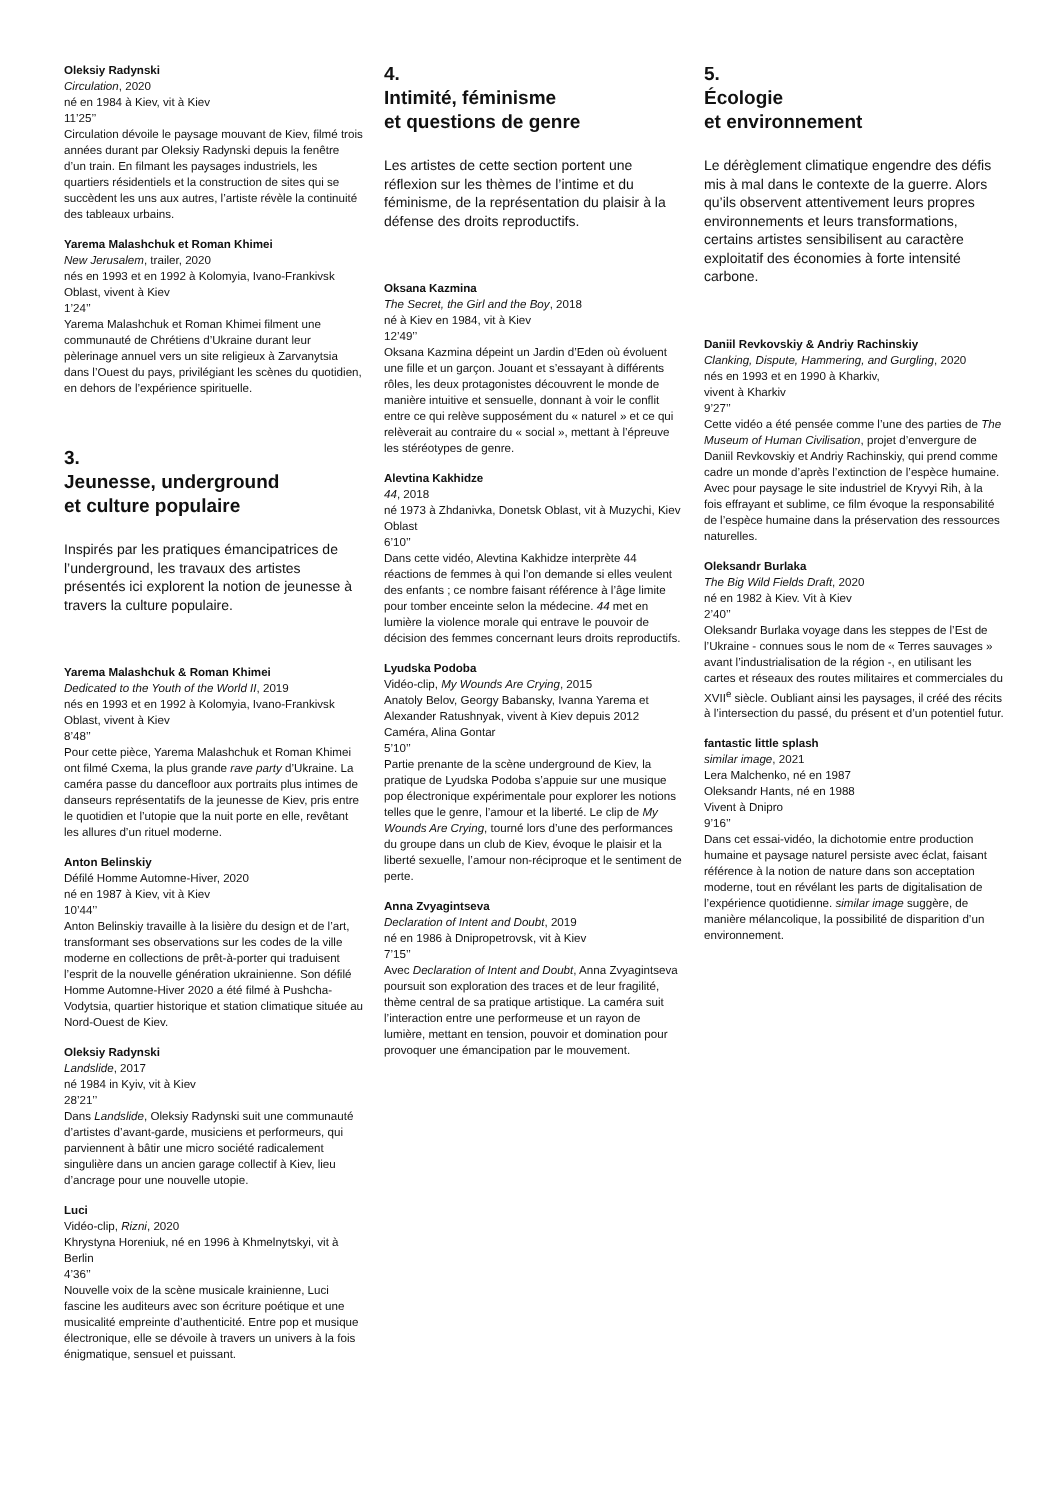Oleksiy Radynski
Circulation, 2020
né en 1984 à Kiev, vit à Kiev
11’25’’
Circulation dévoile le paysage mouvant de Kiev, filmé trois années durant par Oleksiy Radynski depuis la fenêtre d’un train. En filmant les paysages industriels, les quartiers résidentiels et la construction de sites qui se succèdent les uns aux autres, l’artiste révèle la continuité des tableaux urbains.
Yarema Malashchuk et Roman Khimei
New Jerusalem, trailer, 2020
nés en 1993 et en 1992 à Kolomyia, Ivano-Frankivsk Oblast, vivent à Kiev
1’24’’
Yarema Malashchuk et Roman Khimei filment une communauté de Chrétiens d’Ukraine durant leur pèlerinage annuel vers un site religieux à Zarvanytsia dans l’Ouest du pays, privilégiant les scènes du quotidien, en dehors de l’expérience spirituelle.
3.
Jeunesse, underground
et culture populaire
Inspirés par les pratiques émancipatrices de l’underground, les travaux des artistes présentés ici explorent la notion de jeunesse à travers la culture populaire.
Yarema Malashchuk & Roman Khimei
Dedicated to the Youth of the World II, 2019
nés en 1993 et en 1992 à Kolomyia, Ivano-Frankivsk Oblast, vivent à Kiev
8’48’’
Pour cette pièce, Yarema Malashchuk et Roman Khimei ont filmé Cxema, la plus grande rave party d’Ukraine. La caméra passe du dancefloor aux portraits plus intimes de danseurs représentatifs de la jeunesse de Kiev, pris entre le quotidien et l’utopie que la nuit porte en elle, revêtant les allures d’un rituel moderne.
Anton Belinskiy
Défilé Homme Automne-Hiver, 2020
né en 1987 à Kiev, vit à Kiev
10’44’’
Anton Belinskiy travaille à la lisière du design et de l’art, transformant ses observations sur les codes de la ville moderne en collections de prêt-à-porter qui traduisent l’esprit de la nouvelle génération ukrainienne. Son défilé Homme Automne-Hiver 2020 a été filmé à Pushcha-Vodytsia, quartier historique et station climatique située au Nord-Ouest de Kiev.
Oleksiy Radynski
Landslide, 2017
né 1984 in Kyiv, vit à Kiev
28’21’’
Dans Landslide, Oleksiy Radynski suit une communauté d’artistes d’avant-garde, musiciens et performeurs, qui parviennent à bâtir une micro société radicalement singulière dans un ancien garage collectif à Kiev, lieu d’ancrage pour une nouvelle utopie.
Luci
Vidéo-clip, Rizni, 2020
Khrystyna Horeniuk, né en 1996 à Khmelnytskyi, vit à Berlin
4’36’’
Nouvelle voix de la scène musicale krainienne, Luci fascine les auditeurs avec son écriture poétique et une musicalité empreinte d’authenticité. Entre pop et musique électronique, elle se dévoile à travers un univers à la fois énigmatique, sensuel et puissant.
4.
Intimité, féminisme
et questions de genre
Les artistes de cette section portent une réflexion sur les thèmes de l’intime et du féminisme, de la représentation du plaisir à la défense des droits reproductifs.
Oksana Kazmina
The Secret, the Girl and the Boy, 2018
né à Kiev en 1984, vit à Kiev
12’49’’
Oksana Kazmina dépeint un Jardin d’Eden où évoluent une fille et un garçon. Jouant et s’essayant à différents rôles, les deux protagonistes découvrent le monde de manière intuitive et sensuelle, donnant à voir le conflit entre ce qui relève supposément du « naturel » et ce qui relèverait au contraire du « social », mettant à l’épreuve les stéréotypes de genre.
Alevtina Kakhidze
44, 2018
né 1973 à Zhdanivka, Donetsk Oblast, vit à Muzychi, Kiev Oblast
6’10’’
Dans cette vidéo, Alevtina Kakhidze interprète 44 réactions de femmes à qui l’on demande si elles veulent des enfants ; ce nombre faisant référence à l’âge limite pour tomber enceinte selon la médecine. 44 met en lumière la violence morale qui entrave le pouvoir de décision des femmes concernant leurs droits reproductifs.
Lyudska Podoba
Vidéo-clip, My Wounds Are Crying, 2015
Anatoly Belov, Georgy Babansky, Ivanna Yarema et Alexander Ratushnyak, vivent à Kiev depuis 2012
Caméra, Alina Gontar
5’10’’
Partie prenante de la scène underground de Kiev, la pratique de Lyudska Podoba s’appuie sur une musique pop électronique expérimentale pour explorer les notions telles que le genre, l’amour et la liberté. Le clip de My Wounds Are Crying, tourné lors d’une des performances du groupe dans un club de Kiev, évoque le plaisir et la liberté sexuelle, l’amour non-réciproque et le sentiment de perte.
Anna Zvyagintseva
Declaration of Intent and Doubt, 2019
né en 1986 à Dnipropetrovsk, vit à Kiev
7’15’’
Avec Declaration of Intent and Doubt, Anna Zvyagintseva poursuit son exploration des traces et de leur fragilité, thème central de sa pratique artistique. La caméra suit l’interaction entre une performeuse et un rayon de lumière, mettant en tension, pouvoir et domination pour provoquer une émancipation par le mouvement.
5.
Écologie
et environnement
Le dérèglement climatique engendre des défis mis à mal dans le contexte de la guerre. Alors qu’ils observent attentivement leurs propres environnements et leurs transformations, certains artistes sensibilisent au caractère exploitatif des économies à forte intensité carbone.
Daniil Revkovskiy & Andriy Rachinskiy
Clanking, Dispute, Hammering, and Gurgling, 2020
nés en 1993 et en 1990 à Kharkiv,
vivent à Kharkiv
9’27’’
Cette vidéo a été pensée comme l’une des parties de The Museum of Human Civilisation, projet d’envergure de Daniil Revkovskiy et Andriy Rachinskiy, qui prend comme cadre un monde d’après l’extinction de l’espèce humaine. Avec pour paysage le site industriel de Kryvyi Rih, à la fois effrayant et sublime, ce film évoque la responsabilité de l’espèce humaine dans la préservation des ressources naturelles.
Oleksandr Burlaka
The Big Wild Fields Draft, 2020
né en 1982 à Kiev. Vit à Kiev
2’40’’
Oleksandr Burlaka voyage dans les steppes de l’Est de l’Ukraine - connues sous le nom de « Terres sauvages » avant l’industrialisation de la région -, en utilisant les cartes et réseaux des routes militaires et commerciales du XVII<sup>e</sup> siècle. Oubliant ainsi les paysages, il créé des récits à l’intersection du passé, du présent et d’un potentiel futur.
fantastic little splash
similar image, 2021
Lera Malchenko, né en 1987
Oleksandr Hants, né en 1988
Vivent à Dnipro
9’16’’
Dans cet essai-vidéo, la dichotomie entre production humaine et paysage naturel persiste avec éclat, faisant référence à la notion de nature dans son acceptation moderne, tout en révélant les parts de digitalisation de l’expérience quotidienne. similar image suggère, de manière mélancolique, la possibilité de disparition d’un environnement.